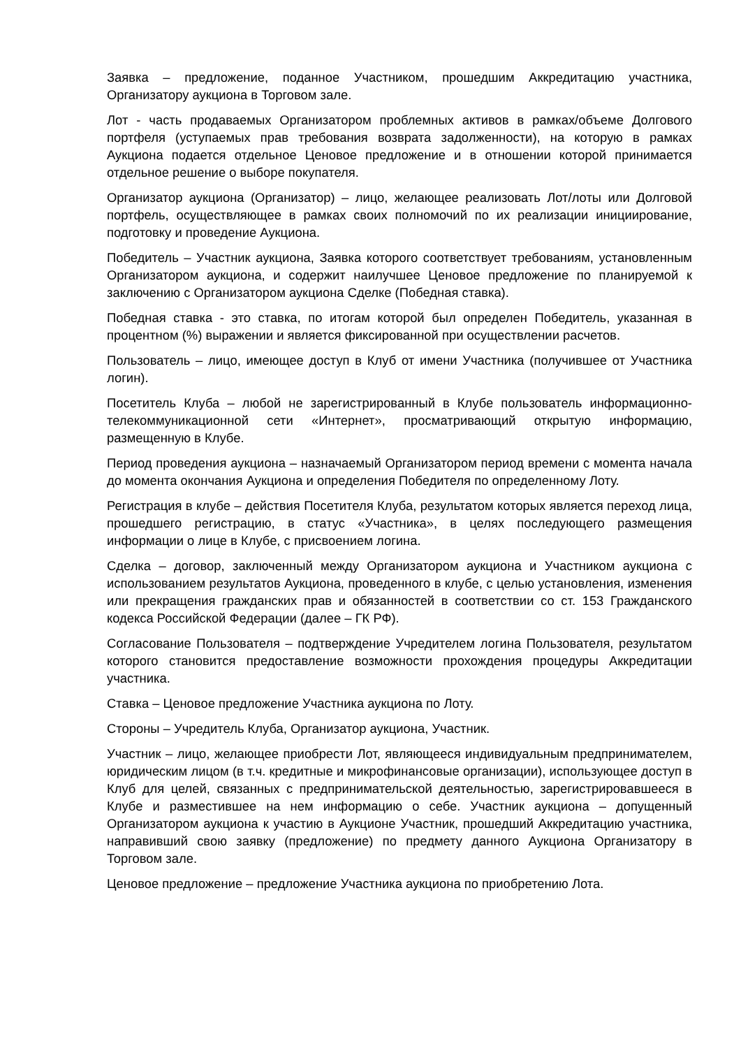Заявка – предложение, поданное Участником, прошедшим Аккредитацию участника, Организатору аукциона в Торговом зале.
Лот - часть продаваемых Организатором проблемных активов в рамках/объеме Долгового портфеля (уступаемых прав требования возврата задолженности), на которую в рамках Аукциона подается отдельное Ценовое предложение и в отношении которой принимается отдельное решение о выборе покупателя.
Организатор аукциона (Организатор) – лицо, желающее реализовать Лот/лоты или Долговой портфель, осуществляющее в рамках своих полномочий по их реализации инициирование, подготовку и проведение Аукциона.
Победитель – Участник аукциона, Заявка которого соответствует требованиям, установленным Организатором аукциона, и содержит наилучшее Ценовое предложение по планируемой к заключению с Организатором аукциона Сделке (Победная ставка).
Победная ставка - это ставка, по итогам которой был определен Победитель, указанная в процентном (%) выражении и является фиксированной при осуществлении расчетов.
Пользователь – лицо, имеющее доступ в Клуб от имени Участника (получившее от Участника логин).
Посетитель Клуба – любой не зарегистрированный в Клубе пользователь информационно-телекоммуникационной сети «Интернет», просматривающий открытую информацию, размещенную в Клубе.
Период проведения аукциона – назначаемый Организатором период времени с момента начала до момента окончания Аукциона и определения Победителя по определенному Лоту.
Регистрация в клубе – действия Посетителя Клуба, результатом которых является переход лица, прошедшего регистрацию, в статус «Участника», в целях последующего размещения информации о лице в Клубе, с присвоением логина.
Сделка – договор, заключенный между Организатором аукциона и Участником аукциона с использованием результатов Аукциона, проведенного в клубе, с целью установления, изменения или прекращения гражданских прав и обязанностей в соответствии со ст. 153 Гражданского кодекса Российской Федерации (далее – ГК РФ).
Согласование Пользователя – подтверждение Учредителем логина Пользователя, результатом которого становится предоставление возможности прохождения процедуры Аккредитации участника.
Ставка – Ценовое предложение Участника аукциона по Лоту.
Стороны – Учредитель Клуба, Организатор аукциона, Участник.
Участник – лицо, желающее приобрести Лот, являющееся индивидуальным предпринимателем, юридическим лицом (в т.ч. кредитные и микрофинансовые организации), использующее доступ в Клуб для целей, связанных с предпринимательской деятельностью, зарегистрировавшееся в Клубе и разместившее на нем информацию о себе. Участник аукциона – допущенный Организатором аукциона к участию в Аукционе Участник, прошедший Аккредитацию участника, направивший свою заявку (предложение) по предмету данного Аукциона Организатору в Торговом зале.
Ценовое предложение – предложение Участника аукциона по приобретению Лота.